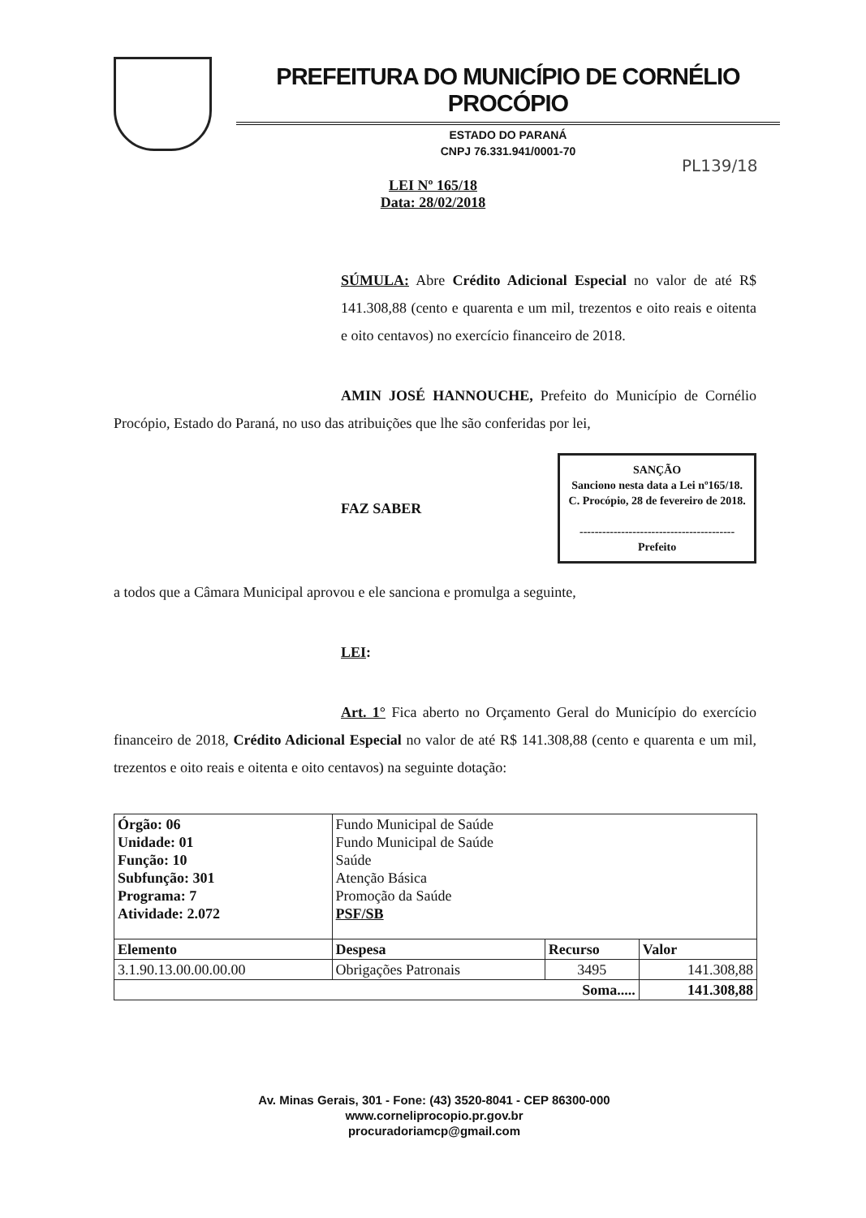PREFEITURA DO MUNICÍPIO DE CORNÉLIO PROCÓPIO
ESTADO DO PARANÁ
CNPJ 76.331.941/0001-70
PL139/18
LEI Nº 165/18
Data: 28/02/2018
SÚMULA: Abre Crédito Adicional Especial no valor de até R$ 141.308,88 (cento e quarenta e um mil, trezentos e oito reais e oitenta e oito centavos) no exercício financeiro de 2018.
AMIN JOSÉ HANNOUCHE, Prefeito do Município de Cornélio Procópio, Estado do Paraná, no uso das atribuições que lhe são conferidas por lei,
FAZ SABER
SANÇÃO
Sanciono nesta data a Lei nº165/18.
C. Procópio, 28 de fevereiro de 2018.
-----------------------------------------
Prefeito
a todos que a Câmara Municipal aprovou e ele sanciona e promulga a seguinte,
LEI:
Art. 1° Fica aberto no Orçamento Geral do Município do exercício financeiro de 2018, Crédito Adicional Especial no valor de até R$ 141.308,88 (cento e quarenta e um mil, trezentos e oito reais e oitenta e oito centavos) na seguinte dotação:
| Órgão: 06 Unidade: 01 Função: 10 Subfunção: 301 Programa: 7 Atividade: 2.072 | Fundo Municipal de Saúde Fundo Municipal de Saúde Saúde Atenção Básica Promoção da Saúde PSF/SB | | |
| Elemento | Despesa | Recurso | Valor |
| 3.1.90.13.00.00.00.00 | Obrigações Patronais | 3495 | 141.308,88 |
| Soma..... | | | 141.308,88 |
Av. Minas Gerais, 301 - Fone: (43) 3520-8041 - CEP 86300-000
www.corneliprocopio.pr.gov.br
procuradoriamcp@gmail.com